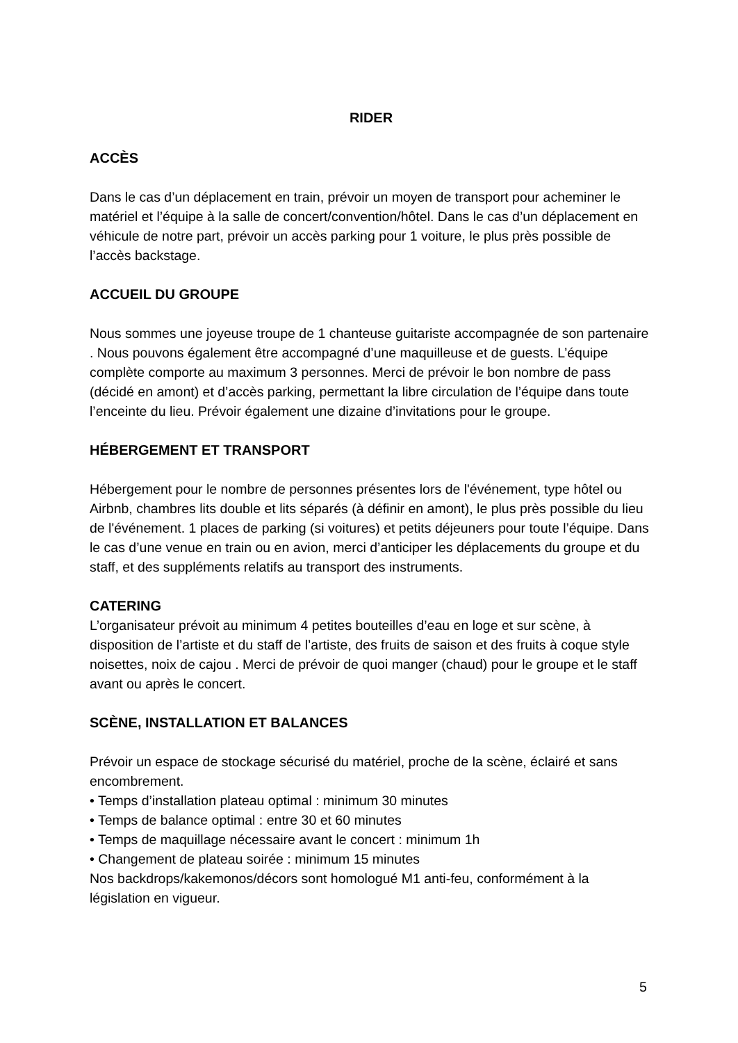RIDER
ACCÈS
Dans le cas d’un déplacement en train, prévoir un moyen de transport pour acheminer le matériel et l’équipe à la salle de concert/convention/hôtel. Dans le cas d’un déplacement en véhicule de notre part, prévoir un accès parking pour 1 voiture, le plus près possible de l’accès backstage.
ACCUEIL DU GROUPE
Nous sommes une joyeuse troupe de 1 chanteuse guitariste accompagnée de son partenaire . Nous pouvons également être accompagné d’une maquilleuse et de guests. L’équipe complète comporte au maximum 3 personnes. Merci de prévoir le bon nombre de pass (décidé en amont) et d’accès parking, permettant la libre circulation de l’équipe dans toute l’enceinte du lieu. Prévoir également une dizaine d’invitations pour le groupe.
HÉBERGEMENT ET TRANSPORT
Hébergement pour le nombre de personnes présentes lors de l'événement, type hôtel ou Airbnb, chambres lits double et lits séparés (à définir en amont), le plus près possible du lieu de l'événement. 1 places de parking (si voitures) et petits déjeuners pour toute l’équipe. Dans le cas d’une venue en train ou en avion, merci d’anticiper les déplacements du groupe et du staff, et des suppléments relatifs au transport des instruments.
CATERING
L’organisateur prévoit au minimum 4 petites bouteilles d’eau en loge et sur scène, à disposition de l’artiste et du staff de l’artiste, des fruits de saison et des fruits à coque style noisettes, noix de cajou . Merci de prévoir de quoi manger (chaud) pour le groupe et le staff avant ou après le concert.
SCÈNE, INSTALLATION ET BALANCES
Prévoir un espace de stockage sécurisé du matériel, proche de la scène, éclairé et sans encombrement.
• Temps d’installation plateau optimal : minimum 30 minutes
• Temps de balance optimal : entre 30 et 60 minutes
• Temps de maquillage nécessaire avant le concert : minimum 1h
• Changement de plateau soirée : minimum 15 minutes
Nos backdrops/kakemonos/décors sont homologué M1 anti-feu, conformément à la législation en vigueur.
5